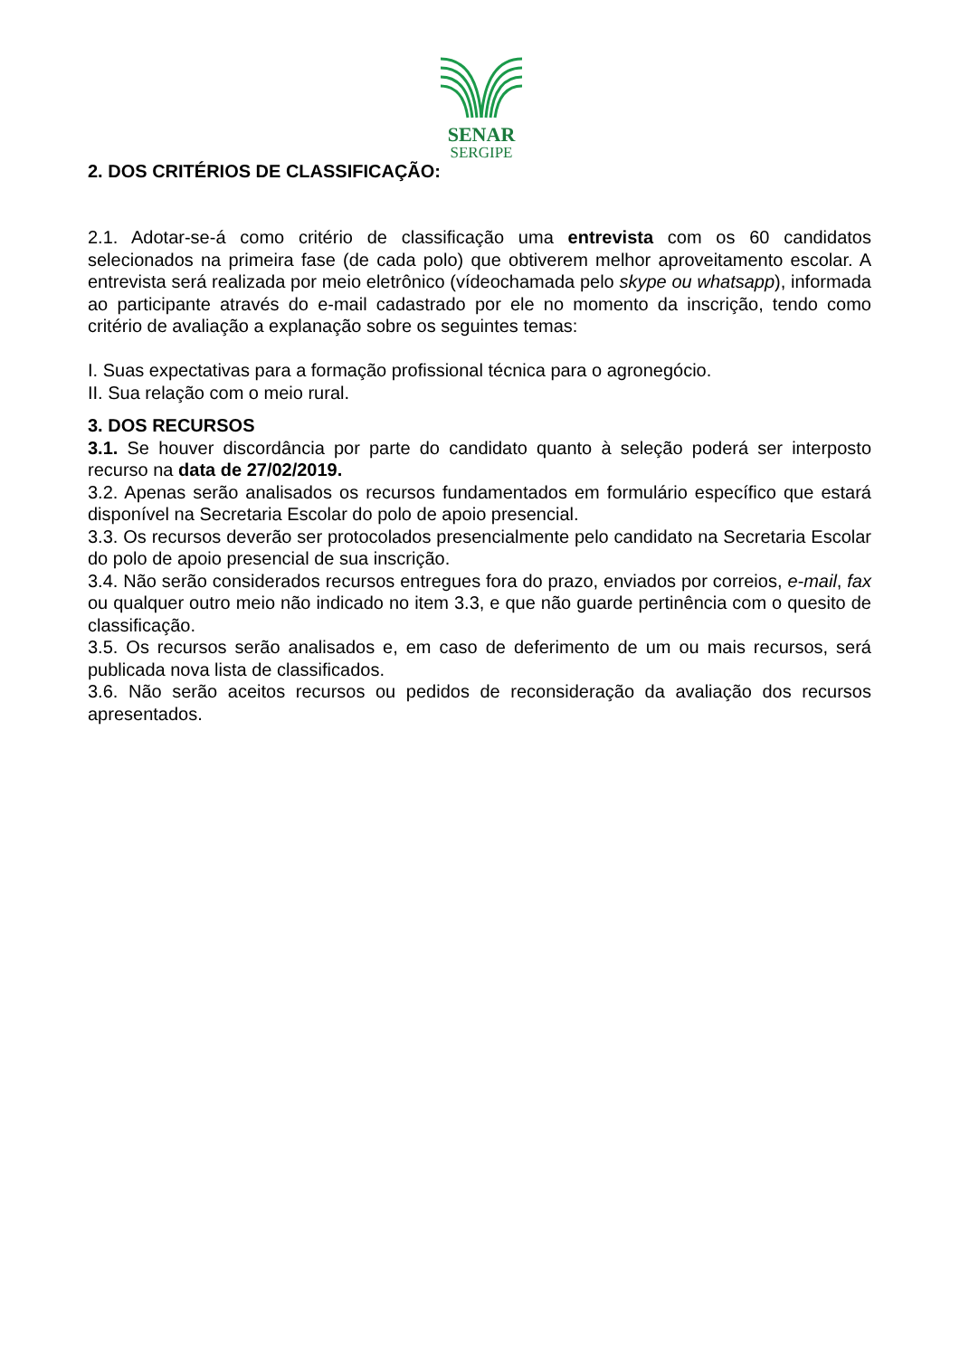SENAR
SERGIPE
2. DOS CRITÉRIOS DE CLASSIFICAÇÃO:
2.1. Adotar-se-á como critério de classificação uma entrevista com os 60 candidatos selecionados na primeira fase (de cada polo) que obtiverem melhor aproveitamento escolar. A entrevista será realizada por meio eletrônico (vídeochamada pelo skype ou whatsapp), informada ao participante através do e-mail cadastrado por ele no momento da inscrição, tendo como critério de avaliação a explanação sobre os seguintes temas:
I. Suas expectativas para a formação profissional técnica para o agronegócio.
II. Sua relação com o meio rural.
3. DOS RECURSOS
3.1. Se houver discordância por parte do candidato quanto à seleção poderá ser interposto recurso na data de 27/02/2019.
3.2. Apenas serão analisados os recursos fundamentados em formulário específico que estará disponível na Secretaria Escolar do polo de apoio presencial.
3.3. Os recursos deverão ser protocolados presencialmente pelo candidato na Secretaria Escolar do polo de apoio presencial de sua inscrição.
3.4. Não serão considerados recursos entregues fora do prazo, enviados por correios, e-mail, fax ou qualquer outro meio não indicado no item 3.3, e que não guarde pertinência com o quesito de classificação.
3.5. Os recursos serão analisados e, em caso de deferimento de um ou mais recursos, será publicada nova lista de classificados.
3.6. Não serão aceitos recursos ou pedidos de reconsideração da avaliação dos recursos apresentados.